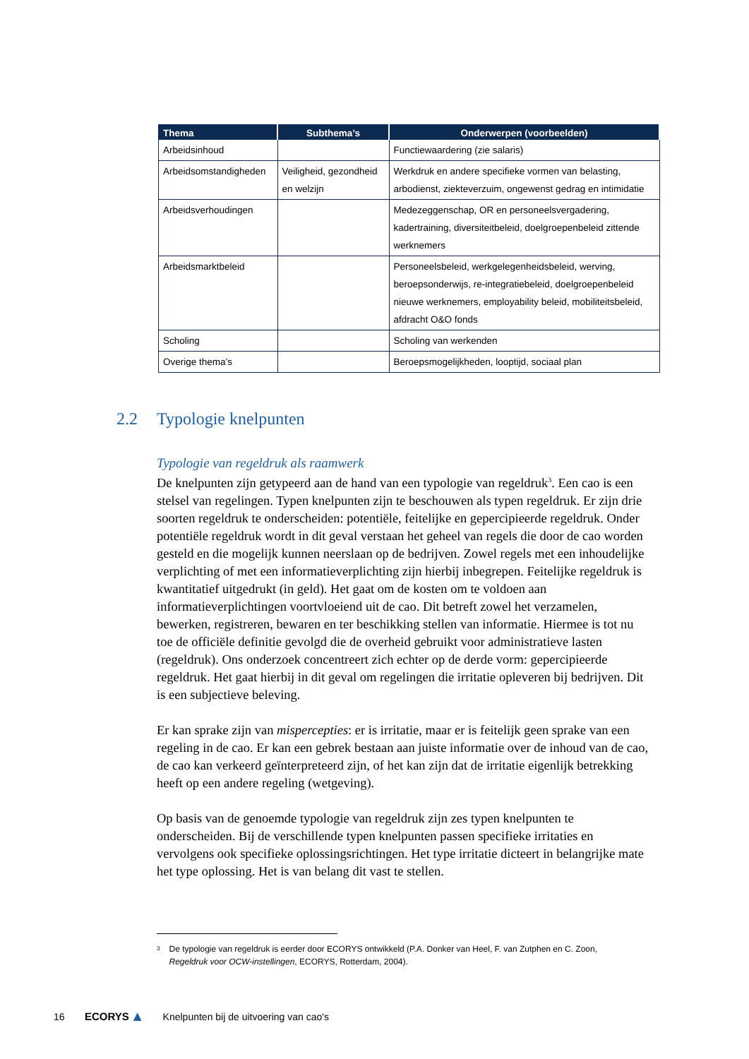| Thema | Subthema’s | Onderwerpen (voorbeelden) |
| --- | --- | --- |
| Arbeidsinhoud | | Functiewaardering (zie salaris) |
| Arbeidsomstandigheden | Veiligheid, gezondheid en welzijn | Werkdruk en andere specifieke vormen van belasting, arbodienst, ziekteverzuim, ongewenst gedrag en intimidatie |
| Arbeidsverhoudingen | | Medezeggenschap, OR en personeelsvergadering, kadertraining, diversiteitbeleid, doelgroepenbeleid zittende werknemers |
| Arbeidsmarktbeleid | | Personeelsbeleid, werkgelegenheidsbeleid, werving, beroepsonderwijs, re-integratiebeleid, doelgroepenbeleid nieuwe werknemers, employability beleid, mobiliteitsbeleid, afdracht O&O fonds |
| Scholing | | Scholing van werkenden |
| Overige thema’s | | Beroepsmogelijkheden, looptijd, sociaal plan |
2.2 Typologie knelpunten
Typologie van regeldruk als raamwerk
De knelpunten zijn getypeerd aan de hand van een typologie van regeldruk<sup>3</sup>. Een cao is een stelsel van regelingen. Typen knelpunten zijn te beschouwen als typen regeldruk. Er zijn drie soorten regeldruk te onderscheiden: potentiële, feitelijke en gepercipieerde regeldruk. Onder potentiële regeldruk wordt in dit geval verstaan het geheel van regels die door de cao worden gesteld en die mogelijk kunnen neerslaan op de bedrijven. Zowel regels met een inhoudelijke verplichting of met een informatieverplichting zijn hierbij inbegrepen. Feitelijke regeldruk is kwantitatief uitgedrukt (in geld). Het gaat om de kosten om te voldoen aan informatieverplichtingen voortvloeiend uit de cao. Dit betreft zowel het verzamelen, bewerken, registreren, bewaren en ter beschikking stellen van informatie. Hiermee is tot nu toe de officiële definitie gevolgd die de overheid gebruikt voor administratieve lasten (regeldruk). Ons onderzoek concentreert zich echter op de derde vorm: gepercipieerde regeldruk. Het gaat hierbij in dit geval om regelingen die irritatie opleveren bij bedrijven. Dit is een subjectieve beleving.
Er kan sprake zijn van mispercepties: er is irritatie, maar er is feitelijk geen sprake van een regeling in de cao. Er kan een gebrek bestaan aan juiste informatie over de inhoud van de cao, de cao kan verkeerd geïnterpreteerd zijn, of het kan zijn dat de irritatie eigenlijk betrekking heeft op een andere regeling (wetgeving).
Op basis van de genoemde typologie van regeldruk zijn zes typen knelpunten te onderscheiden. Bij de verschillende typen knelpunten passen specifieke irritaties en vervolgens ook specifieke oplossingsrichtingen. Het type irritatie dicteert in belangrijke mate het type oplossing. Het is van belang dit vast te stellen.
<sup>3</sup>
De typologie van regeldruk is eerder door ECORYS ontwikkeld (P.A. Donker van Heel, F. van Zutphen en C. Zoon, Regeldruk voor OCW-instellingen, ECORYS, Rotterdam, 2004).
16 ECORYS ▲ Knelpunten bij de uitvoering van cao's